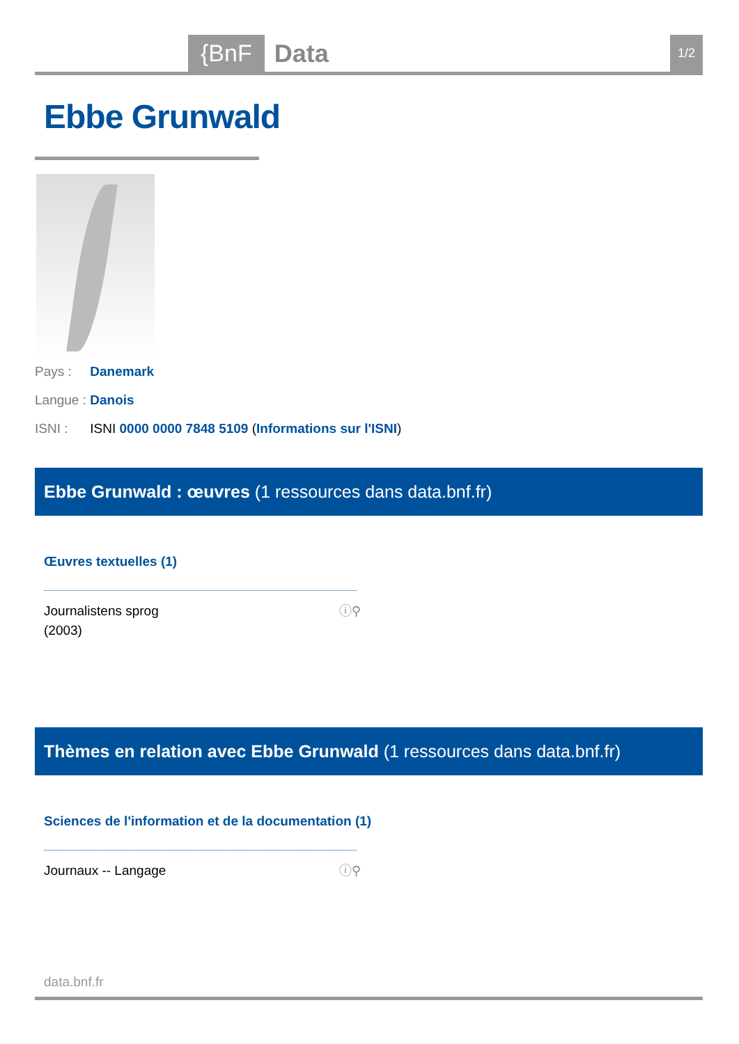{BnF Data 1/2
Ebbe Grunwald
Pays : Danemark
Langue : Danois
ISNI : ISNI 0000 0000 7848 5109 (Informations sur l'ISNI)
Ebbe Grunwald : œuvres (1 ressources dans data.bnf.fr)
Œuvres textuelles (1)
Journalistens sprog
(2003) ⓘ⚲
Thèmes en relation avec Ebbe Grunwald (1 ressources dans data.bnf.fr)
Sciences de l'information et de la documentation (1)
Journaux -- Langage ⓘ⚲
data.bnf.fr